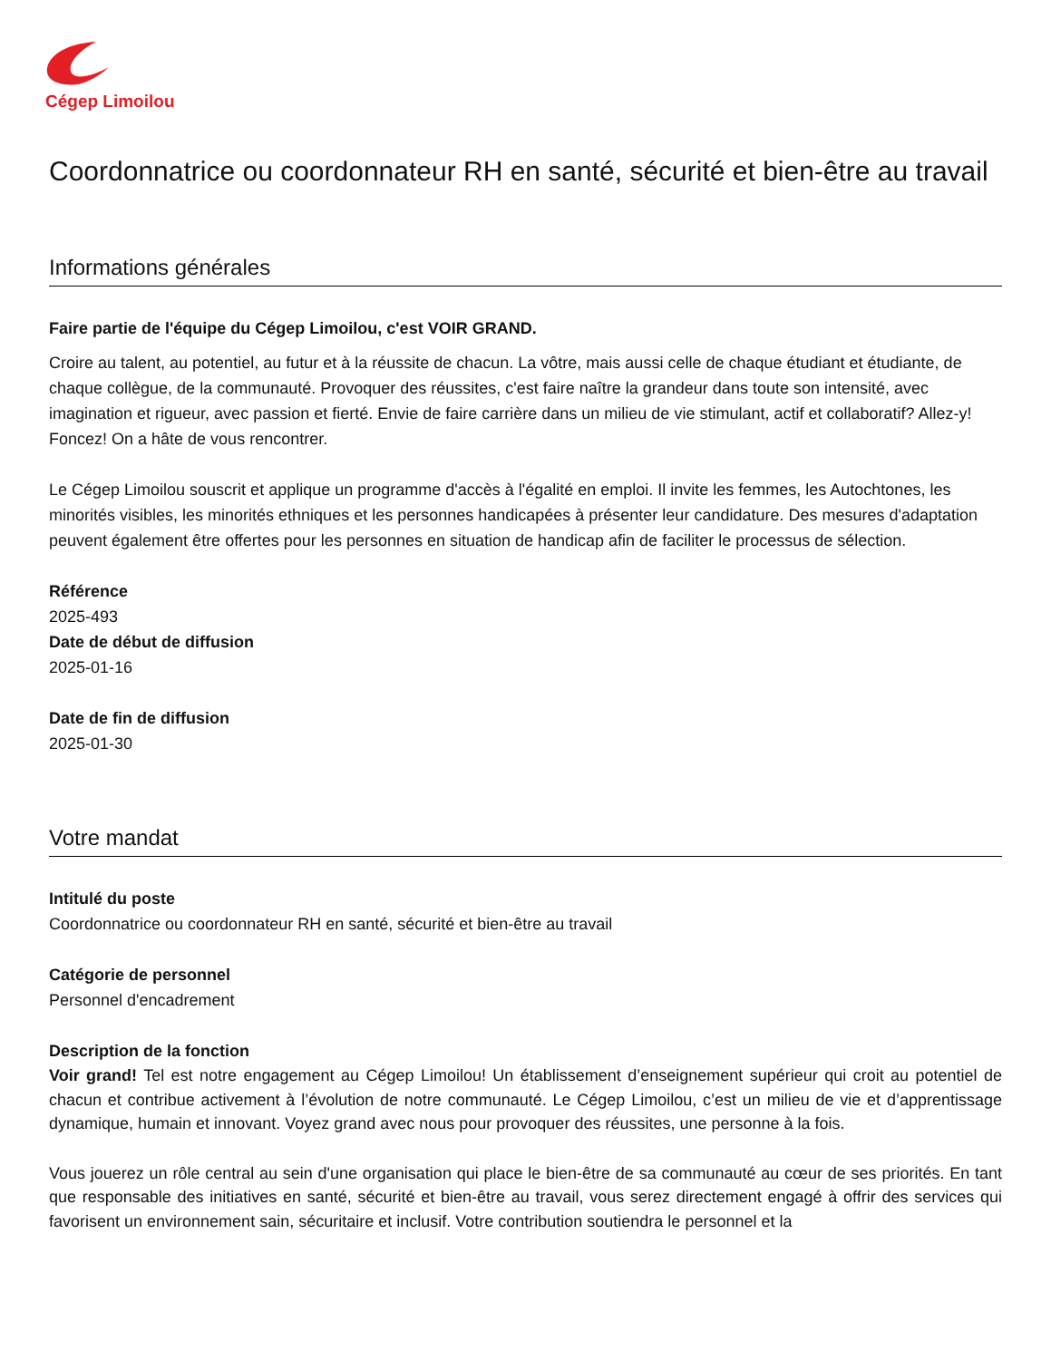Cégep Limoilou
Coordonnatrice ou coordonnateur RH en santé, sécurité et bien-être au travail
Informations générales
Faire partie de l'équipe du Cégep Limoilou, c'est VOIR GRAND.
Croire au talent, au potentiel, au futur et à la réussite de chacun. La vôtre, mais aussi celle de chaque étudiant et étudiante, de chaque collègue, de la communauté. Provoquer des réussites, c'est faire naître la grandeur dans toute son intensité, avec imagination et rigueur, avec passion et fierté. Envie de faire carrière dans un milieu de vie stimulant, actif et collaboratif? Allez-y! Foncez! On a hâte de vous rencontrer.
Le Cégep Limoilou souscrit et applique un programme d'accès à l'égalité en emploi. Il invite les femmes, les Autochtones, les minorités visibles, les minorités ethniques et les personnes handicapées à présenter leur candidature. Des mesures d'adaptation peuvent également être offertes pour les personnes en situation de handicap afin de faciliter le processus de sélection.
Référence
2025-493
Date de début de diffusion
2025-01-16
Date de fin de diffusion
2025-01-30
Votre mandat
Intitulé du poste
Coordonnatrice ou coordonnateur RH en santé, sécurité et bien-être au travail
Catégorie de personnel
Personnel d'encadrement
Description de la fonction
Voir grand! Tel est notre engagement au Cégep Limoilou! Un établissement d’enseignement supérieur qui croit au potentiel de chacun et contribue activement à l’évolution de notre communauté. Le Cégep Limoilou, c’est un milieu de vie et d’apprentissage dynamique, humain et innovant. Voyez grand avec nous pour provoquer des réussites, une personne à la fois.
Vous jouerez un rôle central au sein d'une organisation qui place le bien-être de sa communauté au cœur de ses priorités. En tant que responsable des initiatives en santé, sécurité et bien-être au travail, vous serez directement engagé à offrir des services qui favorisent un environnement sain, sécuritaire et inclusif. Votre contribution soutiendra le personnel et la